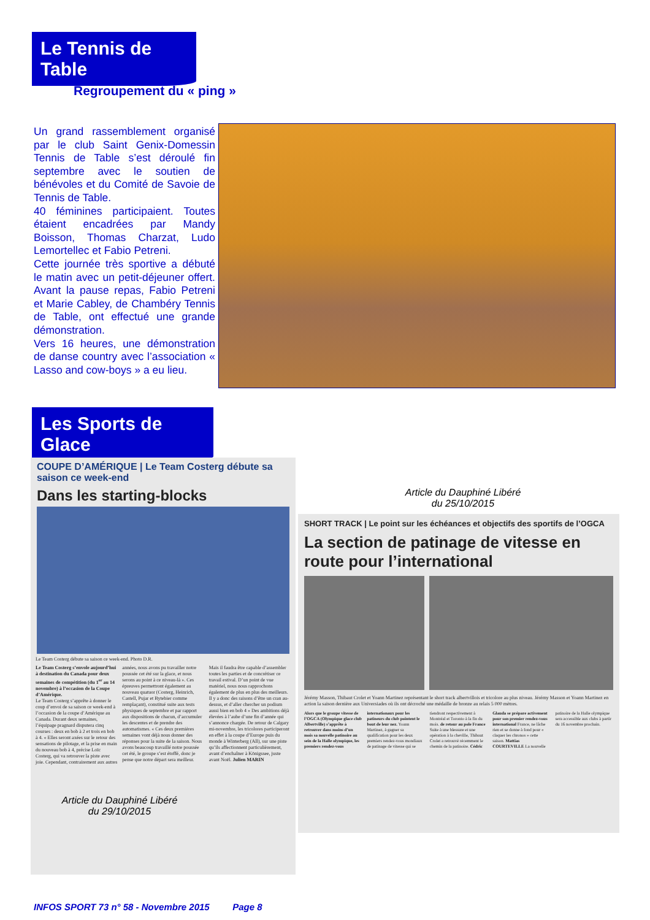Le Tennis de Table
Regroupement du « ping »
Un grand rassemblement organisé par le club Saint Genix-Domessin Tennis de Table s’est déroulé fin septembre avec le soutien de bénévoles et du Comité de Savoie de Tennis de Table.
40 féminines participaient. Toutes étaient encadrées par Mandy Boisson, Thomas Charzat, Ludo Lemortellec et Fabio Petreni.
Cette journée très sportive a débuté le matin avec un petit-déjeuner offert. Avant la pause repas, Fabio Petreni et Marie Cabley, de Chambéry Tennis de Table, ont effectué une grande démonstration.
Vers 16 heures, une démonstration de danse country avec l’association « Lasso and cow-boys » a eu lieu.
Les Sports de Glace
COUPE D’AMÉRIQUE | Le Team Costerg débute sa saison ce week-end
Dans les starting-blocks
Le Team Costerg débute sa saison ce week-end. Photo D.R.
Le Team Costerg s’envole aujourd’hui à destination du Canada pour deux semaines de compétition (du 1<sup>er</sup> au 14 novembre) à l’occasion de la Coupe d’Amérique.
Le Team Costerg s’apprête à donner le coup d’envoi de sa saison ce week-end à l’occasion de la coupe d’Amérique au Canada. Durant deux semaines, l’équipage pragnard disputera cinq courses : deux en bob à 2 et trois en bob à 4. « Elles seront axées sur le retour des sensations de pilotage, et la prise en main du nouveau bob à 4, précise Loïc Costerg, qui va retrouver la piste avec joie. Cependant, contrairement aux autres années, nous avons pu travailler notre poussée cet été sur la glace, et nous serons au point à ce niveau-là ». Ces épreuves permettront également au nouveau quatuor (Costerg, Heinrich, Castell, Pujar et Bytebier comme remplaçant), constitué suite aux tests physiques de septembre et par rapport aux dispositions de chacun, d’accumuler les descentes et de prendre des automatismes. « Ces deux premières semaines vont déjà nous donner des réponses pour la suite de la saison. Nous avons beaucoup travaillé notre poussée cet été, le groupe s’est étoffé, donc je pense que notre départ sera meilleur. Mais il faudra être capable d’assembler toutes les parties et de concrétiser ce travail estival. D’un point de vue matériel, nous nous rapprochons également de plus en plus des meilleurs. Il y a donc des raisons d’être un cran au-dessus, et d’aller chercher un podium aussi bien en bob 4 » Des ambitions déjà élevées à l’aube d’une fin d’année qui s’annonce chargée. De retour de Calgary mi-novembre, les tricolores participeront en effet à la coupe d’Europe puis du monde à Winterberg (All), sur une piste qu’ils affectionnent particulièrement, avant d’enchaîner à Königssee, juste avant Noël. Julien MARIN
Article du Dauphiné Libéré
du 29/10/2015
Article du Dauphiné Libéré
du 25/10/2015
SHORT TRACK | Le point sur les échéances et objectifs des sportifs de l’OGCA
La section de patinage de vitesse en route pour l’international
Jérémy Masson, Thibaut Crolet et Yoann Martinez représentant le short track albertvillois et tricolore au plus niveau. Jérémy Masson et Yoann Martinez en action la saison dernière aux Universiades où ils ont décroché une médaille de bronze au relais 5 000 mètres.
Alors que le groupe vitesse de l’OGCA (Olympique glace club Albertville) s’apprête à retrouver dans moins d’un mois sa nouvelle patinoire au sein de la Halle olympique, les premiers rendez-vous internationaux pour les patineurs du club pointent le bout de leur nez. Yoann Martinez, à gagner sa qualification pour les deux premiers rendez-vous mondiaux de patinage de vitesse qui se tiendront respectivement à Montréal et Toronto à la fin du mois. de retour au pole France Suite à une blessure et une opération à la cheville, Thibaut Crolet a retrouvé récemment le chemin de la patinoire. Cédric Glauda se prépare activement pour son premier rendez-vous international France, ne lâche rien et se donne à fond pour « claquer les chronos » cette saison. Mattias COURTEVILLE La nouvelle patinoire de la Halle olympique sera accessible aux clubs à partir du 16 novembre prochain.
INFOS SPORT 73 n° 58 - Novembre 2015 Page 8